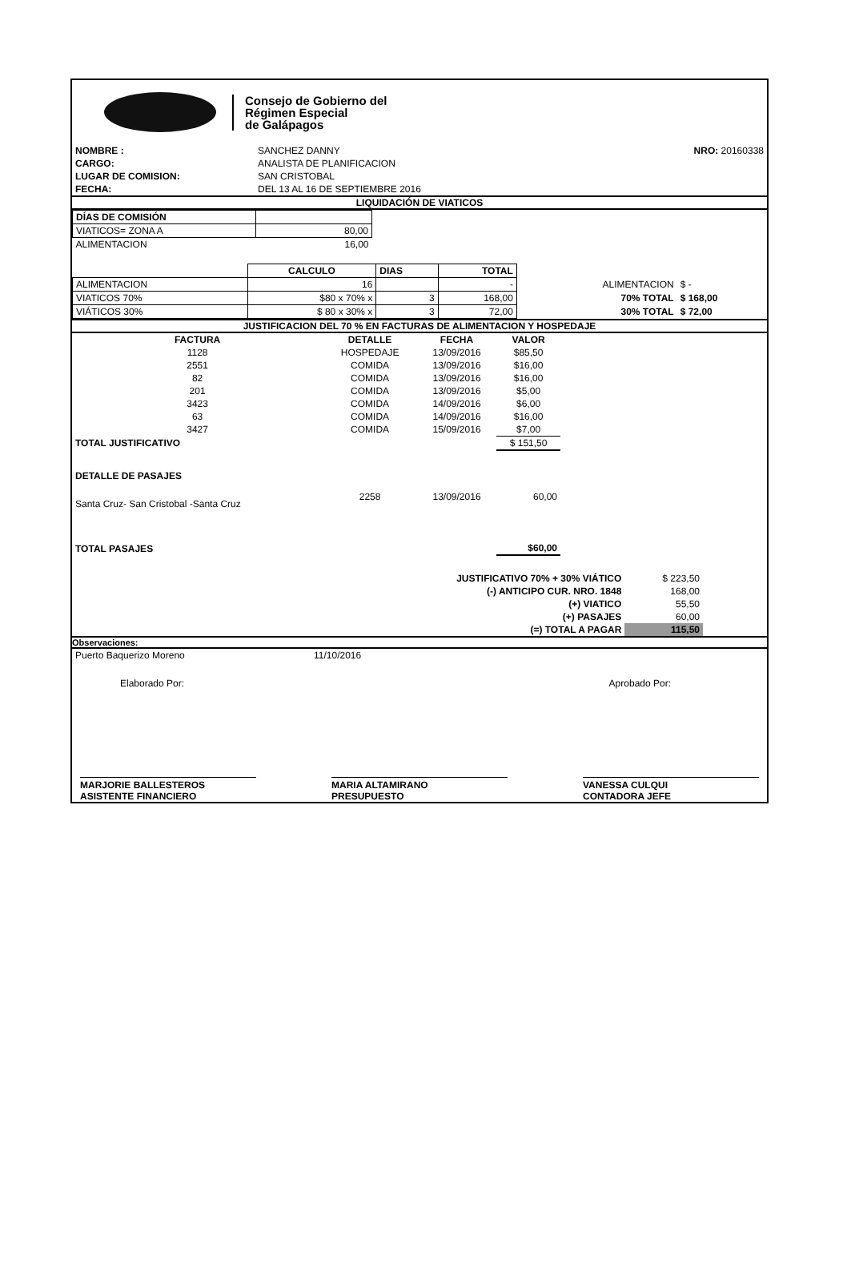Consejo de Gobierno del
Régimen Especial
de Galápagos
| NOMBRE : | SANCHEZ DANNY | NRO: 20160338 |
| CARGO: | ANALISTA DE PLANIFICACION | |
| LUGAR DE COMISION: | SAN CRISTOBAL | |
| FECHA: | DEL 13 AL 16 DE SEPTIEMBRE 2016 | |
LIQUIDACIÓN DE VIATICOS
| DÍAS DE COMISIÓN | |
| VIATICOS= ZONA A | 80,00 |
| ALIMENTACION | 16,00 |
| | CALCULO | DIAS | TOTAL | | |
| ALIMENTACION | 16 | | - | ALIMENTACION | $ - |
| VIATICOS 70% | $80 x 70% x | 3 | 168,00 | 70% TOTAL | $ 168,00 |
| VIÁTICOS 30% | $ 80 x 30% x | 3 | 72,00 | 30% TOTAL | $ 72,00 |
JUSTIFICACION DEL 70 % EN FACTURAS DE ALIMENTACION Y HOSPEDAJE
| FACTURA | DETALLE | FECHA | VALOR | |
| --- | --- | --- | --- | --- |
| 1128 | HOSPEDAJE | 13/09/2016 | $85,50 | |
| 2551 | COMIDA | 13/09/2016 | $16,00 | |
| 82 | COMIDA | 13/09/2016 | $16,00 | |
| 201 | COMIDA | 13/09/2016 | $5,00 | |
| 3423 | COMIDA | 14/09/2016 | $6,00 | |
| 63 | COMIDA | 14/09/2016 | $16,00 | |
| 3427 | COMIDA | 15/09/2016 | $7,00 | |
| TOTAL JUSTIFICATIVO | | | $ 151,50 | |
| DETALLE DE PASAJES | | | | |
| Santa Cruz- San Cristobal -Santa Cruz | 2258 | 13/09/2016 | 60,00 | |
| TOTAL PASAJES | | | $60,00 | |
| JUSTIFICATIVO 70% + 30% VIÁTICO | $ 223,50 |
| (-) ANTICIPO CUR. NRO. 1848 | 168,00 |
| (+) VIATICO | 55,50 |
| (+) PASAJES | 60,00 |
| (=) TOTAL A PAGAR | 115,50 |
Observaciones:
| Puerto Baquerizo Moreno | 11/10/2016 |
Elaborado Por: Aprobado Por:
MARJORIE BALLESTEROS
ASISTENTE FINANCIERO
MARIA ALTAMIRANO
PRESUPUESTO
VANESSA CULQUI
CONTADORA JEFE